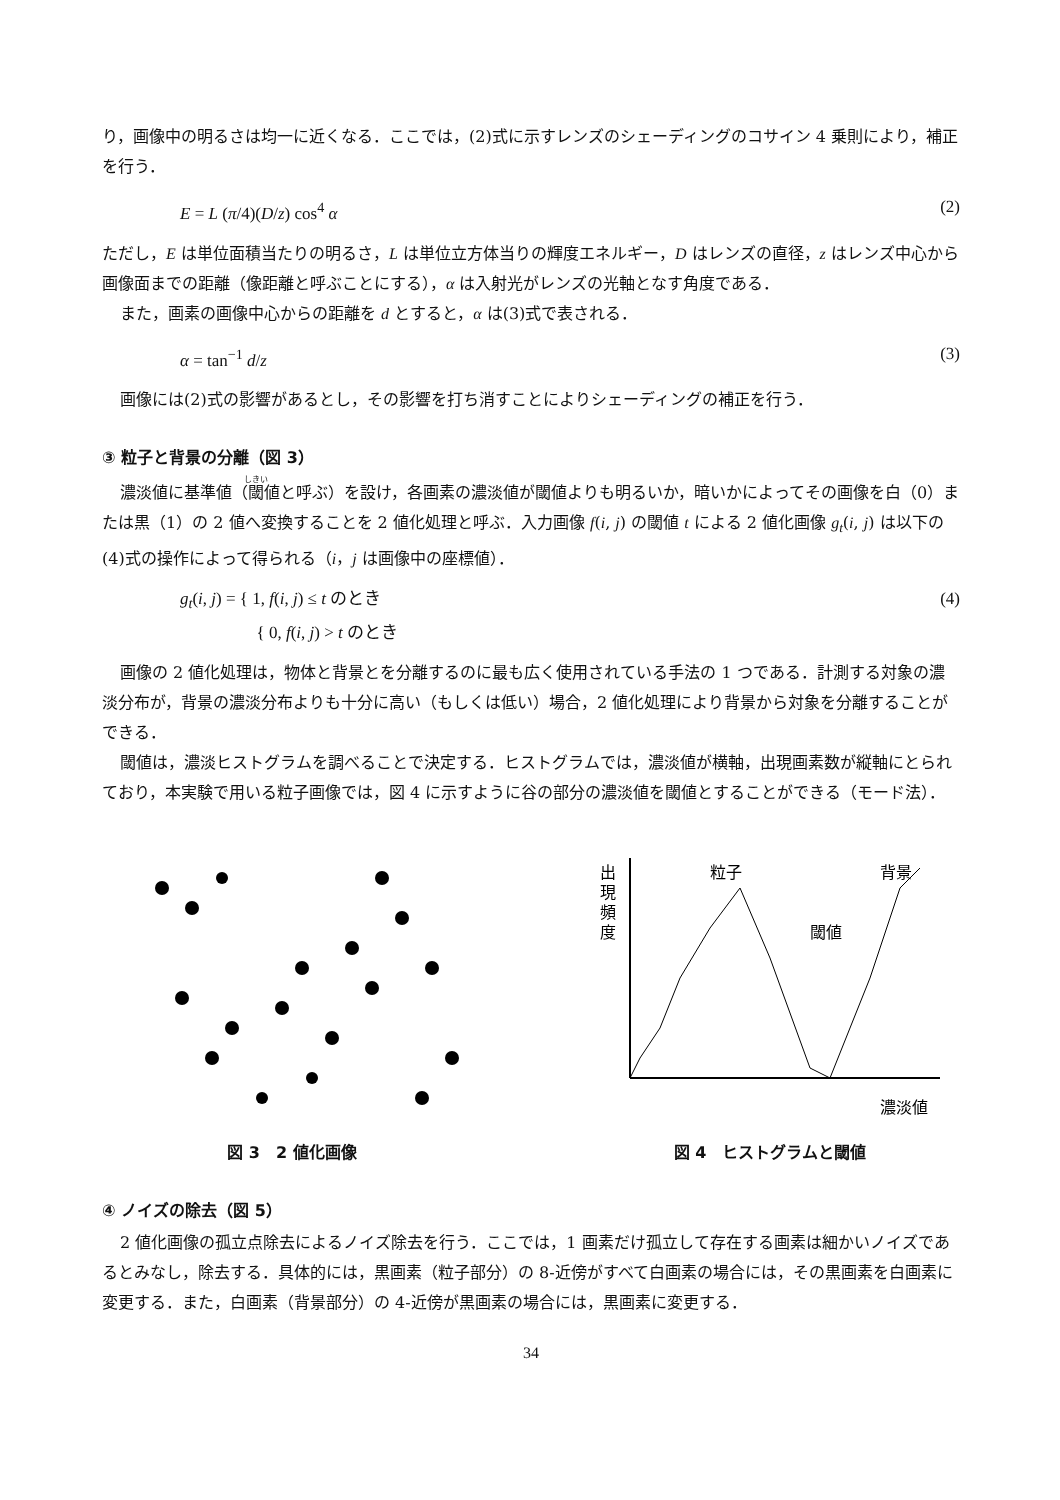り，画像中の明るさは均一に近くなる．ここでは，(2)式に示すレンズのシェーディングのコサイン 4 乗則により，補正を行う．
E = L (π/4)(D/z) cos<sup>4</sup> α (2)
ただし，E は単位面積当たりの明るさ，L は単位立方体当りの輝度エネルギー，D はレンズの直径，z はレンズ中心から画像面までの距離（像距離と呼ぶことにする），α は入射光がレンズの光軸となす角度である．
また，画素の画像中心からの距離を d とすると，α は(3)式で表される．
α = tan<sup>−1</sup> d/z (3)
画像には(2)式の影響があるとし，その影響を打ち消すことによりシェーディングの補正を行う．
③ 粒子と背景の分離（図 3）
濃淡値に基準値（閾値と呼ぶ）を設け，各画素の濃淡値が閾値よりも明るいか，暗いかによってその画像を白（0）または黒（1）の 2 値へ変換することを 2 値化処理と呼ぶ．入力画像 f(i, j) の閾値 t による 2 値化画像 g<sub>t</sub>(i, j) は以下の(4)式の操作によって得られる（i，j は画像中の座標値）．
g<sub>t</sub>(i, j) = { 1, f(i, j) ≤ t のとき
     { 0, f(i, j) > t のとき (4)
画像の 2 値化処理は，物体と背景とを分離するのに最も広く使用されている手法の 1 つである．計測する対象の濃淡分布が，背景の濃淡分布よりも十分に高い（もしくは低い）場合，2 値化処理により背景から対象を分離することができる．
閾値は，濃淡ヒストグラムを調べることで決定する．ヒストグラムでは，濃淡値が横軸，出現画素数が縦軸にとられており，本実験で用いる粒子画像では，図 4 に示すように谷の部分の濃淡値を閾値とすることができる（モード法）．
図 3　2 値化画像
出
現
頻
度
粒子
背景
閾値
濃淡値
図 4　ヒストグラムと閾値
④ ノイズの除去（図 5）
2 値化画像の孤立点除去によるノイズ除去を行う．ここでは，1 画素だけ孤立して存在する画素は細かいノイズであるとみなし，除去する．具体的には，黒画素（粒子部分）の 8-近傍がすべて白画素の場合には，その黒画素を白画素に変更する．また，白画素（背景部分）の 4-近傍が黒画素の場合には，黒画素に変更する．
34